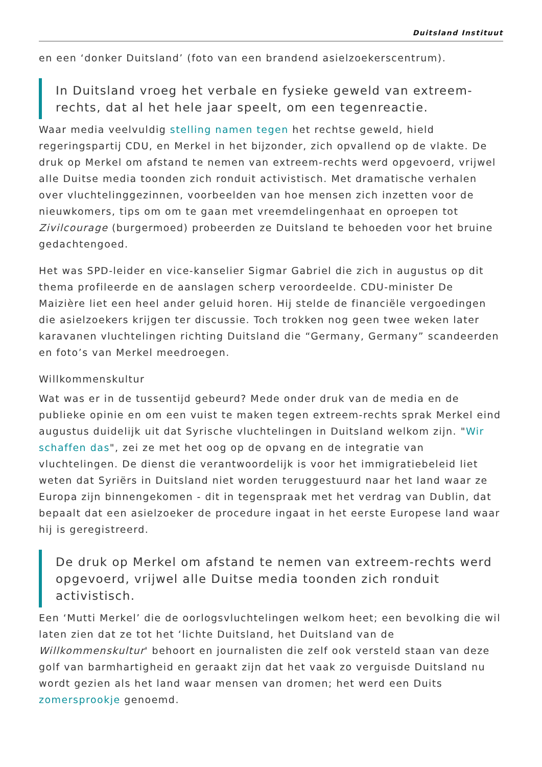Duitsland Instituut
en een ‘donker Duitsland’ (foto van een brandend asielzoekerscentrum).
In Duitsland vroeg het verbale en fysieke geweld van extreem-rechts, dat al het hele jaar speelt, om een tegenreactie.
Waar media veelvuldig stelling namen tegen het rechtse geweld, hield regeringspartij CDU, en Merkel in het bijzonder, zich opvallend op de vlakte. De druk op Merkel om afstand te nemen van extreem-rechts werd opgevoerd, vrijwel alle Duitse media toonden zich ronduit activistisch. Met dramatische verhalen over vluchtelinggezinnen, voorbeelden van hoe mensen zich inzetten voor de nieuwkomers, tips om om te gaan met vreemdelingenhaat en oproepen tot Zivilcourage (burgermoed) probeerden ze Duitsland te behoeden voor het bruine gedachtengoed.
Het was SPD-leider en vice-kanselier Sigmar Gabriel die zich in augustus op dit thema profileerde en de aanslagen scherp veroordeelde. CDU-minister De Maizière liet een heel ander geluid horen. Hij stelde de financiële vergoedingen die asielzoekers krijgen ter discussie. Toch trokken nog geen twee weken later karavanen vluchtelingen richting Duitsland die “Germany, Germany” scandeerden en foto’s van Merkel meedroegen.
Willkommenskultur
Wat was er in de tussentijd gebeurd? Mede onder druk van de media en de publieke opinie en om een vuist te maken tegen extreem-rechts sprak Merkel eind augustus duidelijk uit dat Syrische vluchtelingen in Duitsland welkom zijn. "Wir schaffen das", zei ze met het oog op de opvang en de integratie van vluchtelingen. De dienst die verantwoordelijk is voor het immigratiebeleid liet weten dat Syriërs in Duitsland niet worden teruggestuurd naar het land waar ze Europa zijn binnengekomen - dit in tegenspraak met het verdrag van Dublin, dat bepaalt dat een asielzoeker de procedure ingaat in het eerste Europese land waar hij is geregistreerd.
De druk op Merkel om afstand te nemen van extreem-rechts werd opgevoerd, vrijwel alle Duitse media toonden zich ronduit activistisch.
Een ‘Mutti Merkel’ die de oorlogsvluchtelingen welkom heet; een bevolking die wil laten zien dat ze tot het ‘lichte Duitsland, het Duitsland van de Willkommenskultur' behoort en journalisten die zelf ook versteld staan van deze golf van barmhartigheid en geraakt zijn dat het vaak zo verguisde Duitsland nu wordt gezien als het land waar mensen van dromen; het werd een Duits zomersprookje genoemd.